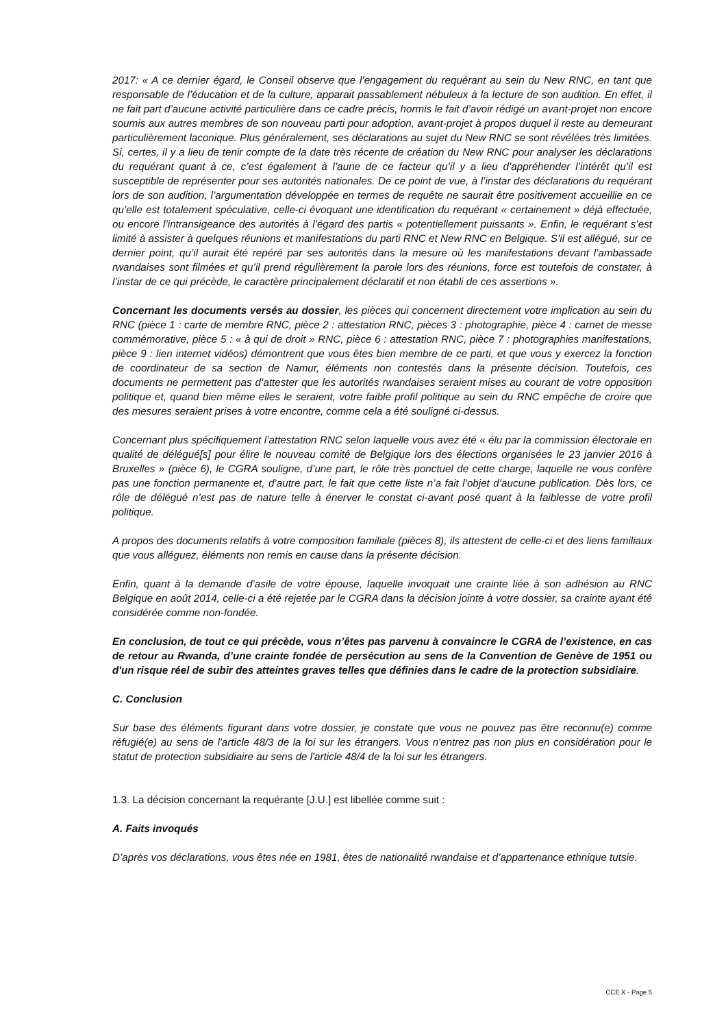2017: « A ce dernier égard, le Conseil observe que l’engagement du requérant au sein du New RNC, en tant que responsable de l’éducation et de la culture, apparait passablement nébuleux à la lecture de son audition. En effet, il ne fait part d’aucune activité particulière dans ce cadre précis, hormis le fait d’avoir rédigé un avant-projet non encore soumis aux autres membres de son nouveau parti pour adoption, avant-projet à propos duquel il reste au demeurant particulièrement laconique. Plus généralement, ses déclarations au sujet du New RNC se sont révélées très limitées. Si, certes, il y a lieu de tenir compte de la date très récente de création du New RNC pour analyser les déclarations du requérant quant à ce, c’est également à l’aune de ce facteur qu’il y a lieu d’appréhender l’intérêt qu’il est susceptible de représenter pour ses autorités nationales. De ce point de vue, à l’instar des déclarations du requérant lors de son audition, l’argumentation développée en termes de requête ne saurait être positivement accueillie en ce qu’elle est totalement spéculative, celle-ci évoquant une identification du requérant « certainement » déjà effectuée, ou encore l’intransigeance des autorités à l’égard des partis « potentiellement puissants ». Enfin, le requérant s’est limité à assister à quelques réunions et manifestations du parti RNC et New RNC en Belgique. S’il est allégué, sur ce dernier point, qu’il aurait été repéré par ses autorités dans la mesure où les manifestations devant l’ambassade rwandaises sont filmées et qu’il prend régulièrement la parole lors des réunions, force est toutefois de constater, à l’instar de ce qui précède, le caractère principalement déclaratif et non établi de ces assertions ».
Concernant les documents versés au dossier, les pièces qui concernent directement votre implication au sein du RNC (pièce 1 : carte de membre RNC, pièce 2 : attestation RNC, pièces 3 : photographie, pièce 4 : carnet de messe commémorative, pièce 5 : « à qui de droit » RNC, pièce 6 : attestation RNC, pièce 7 : photographies manifestations, pièce 9 : lien internet vidéos) démontrent que vous êtes bien membre de ce parti, et que vous y exercez la fonction de coordinateur de sa section de Namur, éléments non contestés dans la présente décision. Toutefois, ces documents ne permettent pas d’attester que les autorités rwandaises seraient mises au courant de votre opposition politique et, quand bien même elles le seraient, votre faible profil politique au sein du RNC empêche de croire que des mesures seraient prises à votre encontre, comme cela a été souligné ci-dessus.
Concernant plus spécifiquement l’attestation RNC selon laquelle vous avez été « élu par la commission électorale en qualité de délégué[s] pour élire le nouveau comité de Belgique lors des élections organisées le 23 janvier 2016 à Bruxelles » (pièce 6), le CGRA souligne, d’une part, le rôle très ponctuel de cette charge, laquelle ne vous confère pas une fonction permanente et, d’autre part, le fait que cette liste n’a fait l’objet d’aucune publication. Dès lors, ce rôle de délégué n’est pas de nature telle à énerver le constat ci-avant posé quant à la faiblesse de votre profil politique.
A propos des documents relatifs à votre composition familiale (pièces 8), ils attestent de celle-ci et des liens familiaux que vous alléguez, éléments non remis en cause dans la présente décision.
Enfin, quant à la demande d’asile de votre épouse, laquelle invoquait une crainte liée à son adhésion au RNC Belgique en août 2014, celle-ci a été rejetée par le CGRA dans la décision jointe à votre dossier, sa crainte ayant été considérée comme non-fondée.
En conclusion, de tout ce qui précède, vous n’êtes pas parvenu à convaincre le CGRA de l’existence, en cas de retour au Rwanda, d’une crainte fondée de persécution au sens de la Convention de Genève de 1951 ou d'un risque réel de subir des atteintes graves telles que définies dans le cadre de la protection subsidiaire.
C. Conclusion
Sur base des éléments figurant dans votre dossier, je constate que vous ne pouvez pas être reconnu(e) comme réfugié(e) au sens de l'article 48/3 de la loi sur les étrangers. Vous n'entrez pas non plus en considération pour le statut de protection subsidiaire au sens de l'article 48/4 de la loi sur les étrangers.
1.3. La décision concernant la requérante [J.U.] est libellée comme suit :
A. Faits invoqués
D’après vos déclarations, vous êtes née en 1981, êtes de nationalité rwandaise et d’appartenance ethnique tutsie.
CCE X - Page 5